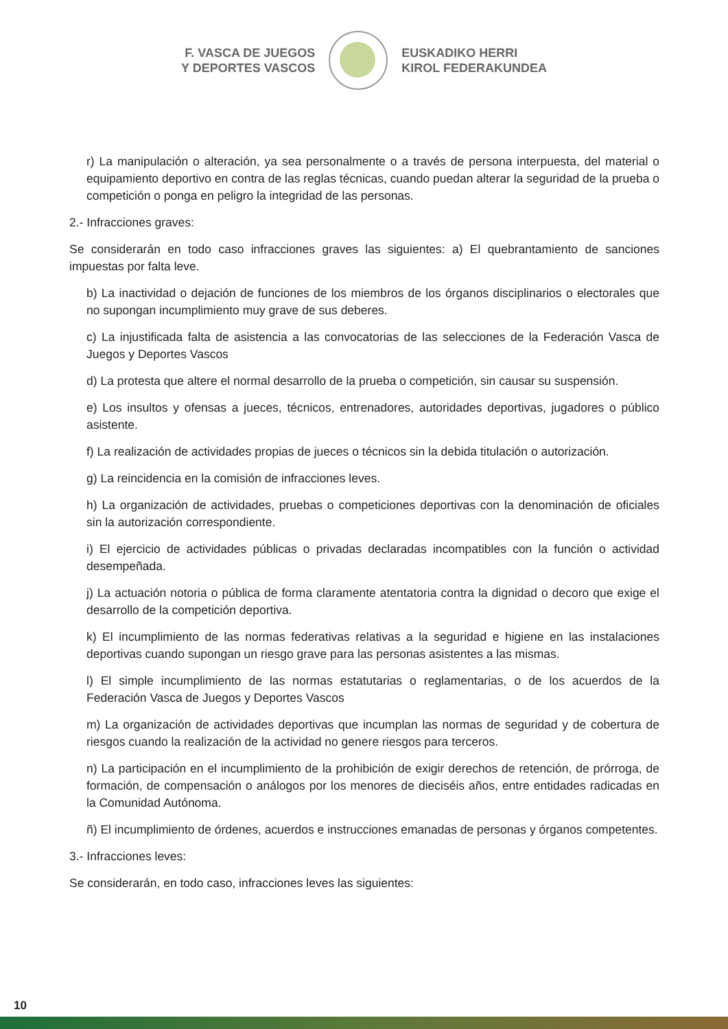F. VASCA DE JUEGOS
Y DEPORTES VASCOS
EUSKADIKO HERRI
KIROL FEDERAKUNDEA
r) La manipulación o alteración, ya sea personalmente o a través de persona interpuesta, del material o equipamiento deportivo en contra de las reglas técnicas, cuando puedan alterar la seguridad de la prueba o competición o ponga en peligro la integridad de las personas.
2.- Infracciones graves:
Se considerarán en todo caso infracciones graves las siguientes: a) El quebrantamiento de sanciones impuestas por falta leve.
b) La inactividad o dejación de funciones de los miembros de los órganos disciplinarios o electorales que no supongan incumplimiento muy grave de sus deberes.
c) La injustificada falta de asistencia a las convocatorias de las selecciones de la Federación Vasca de Juegos y Deportes Vascos
d) La protesta que altere el normal desarrollo de la prueba o competición, sin causar su suspensión.
e) Los insultos y ofensas a jueces, técnicos, entrenadores, autoridades deportivas, jugadores o público asistente.
f) La realización de actividades propias de jueces o técnicos sin la debida titulación o autorización.
g) La reincidencia en la comisión de infracciones leves.
h) La organización de actividades, pruebas o competiciones deportivas con la denominación de oficiales sin la autorización correspondiente.
i) El ejercicio de actividades públicas o privadas declaradas incompatibles con la función o actividad desempeñada.
j) La actuación notoria o pública de forma claramente atentatoria contra la dignidad o decoro que exige el desarrollo de la competición deportiva.
k) El incumplimiento de las normas federativas relativas a la seguridad e higiene en las instalaciones deportivas cuando supongan un riesgo grave para las personas asistentes a las mismas.
l) El simple incumplimiento de las normas estatutarias o reglamentarias, o de los acuerdos de la Federación Vasca de Juegos y Deportes Vascos
m) La organización de actividades deportivas que incumplan las normas de seguridad y de cobertura de riesgos cuando la realización de la actividad no genere riesgos para terceros.
n) La participación en el incumplimiento de la prohibición de exigir derechos de retención, de prórroga, de formación, de compensación o análogos por los menores de dieciséis años, entre entidades radicadas en la Comunidad Autónoma.
ñ) El incumplimiento de órdenes, acuerdos e instrucciones emanadas de personas y órganos competentes.
3.- Infracciones leves:
Se considerarán, en todo caso, infracciones leves las siguientes:
10